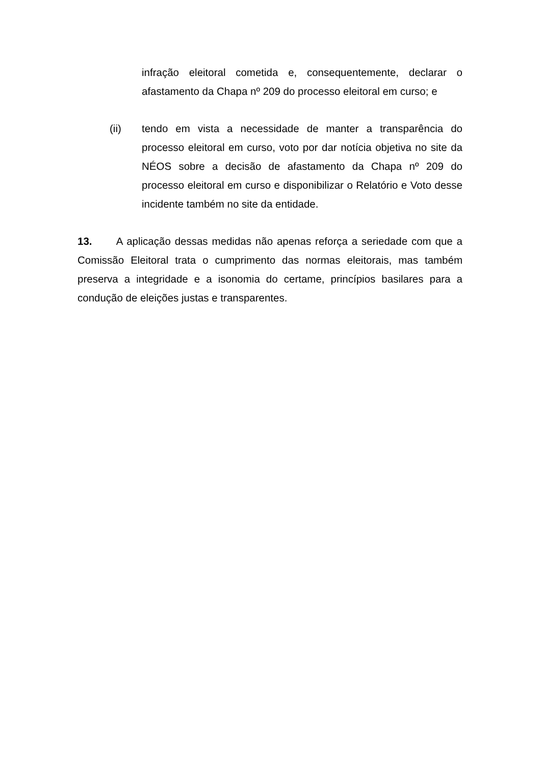infração eleitoral cometida e, consequentemente, declarar o afastamento da Chapa nº 209 do processo eleitoral em curso; e
(ii) tendo em vista a necessidade de manter a transparência do processo eleitoral em curso, voto por dar notícia objetiva no site da NÉOS sobre a decisão de afastamento da Chapa nº 209 do processo eleitoral em curso e disponibilizar o Relatório e Voto desse incidente também no site da entidade.
13. A aplicação dessas medidas não apenas reforça a seriedade com que a Comissão Eleitoral trata o cumprimento das normas eleitorais, mas também preserva a integridade e a isonomia do certame, princípios basilares para a condução de eleições justas e transparentes.